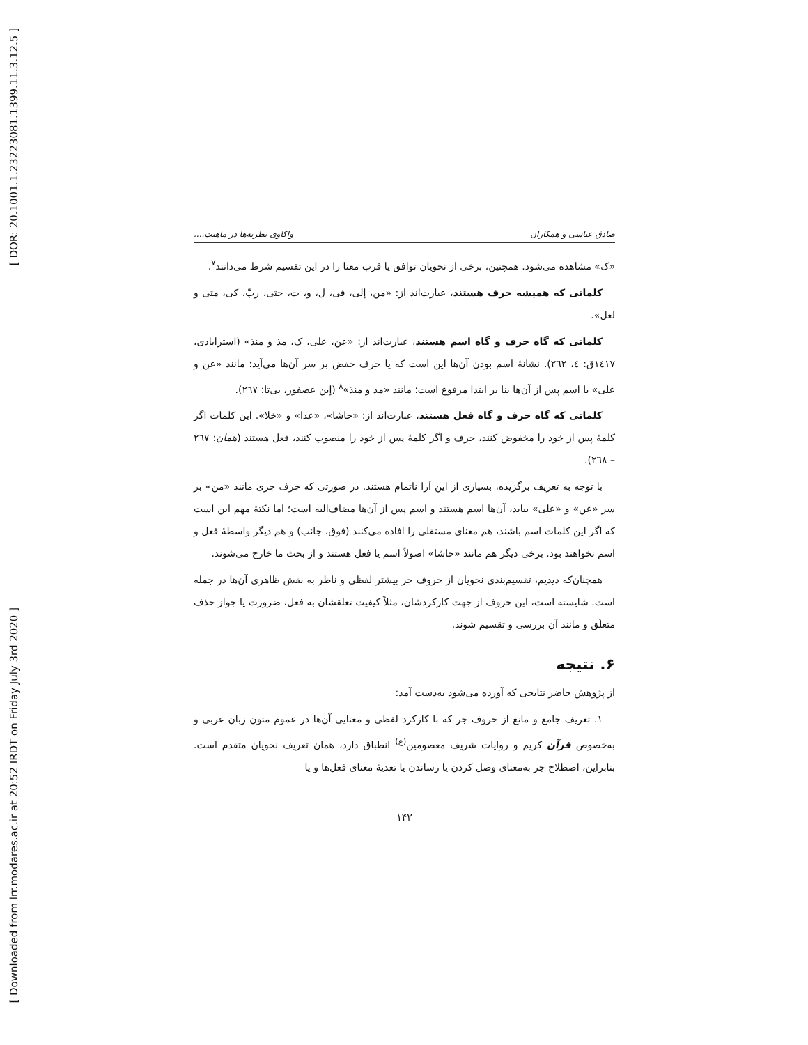[ DOR: 20.1001.1.23223081.1399.11.3.12.5 ]
[ Downloaded from lrr.modares.ac.ir at 20:52 IRDT on Friday July 3rd 2020 ]
صادق عباسی و همکاران واکاوی نظریه‌ها در ماهیت....
«ک» مشاهده می‌شود. همچنین، برخی از نحویان توافق یا قرب معنا را در این تقسیم شرط می‌دانند<sup>۷</sup>.
کلماتی که همیشه حرف هستند، عبارت‌اند از: «من، إلی، فی، ل، و، ت، حتی، ربّ، کی، متی و لعل».
کلماتی که گاه حرف و گاه اسم هستند، عبارت‌اند از: «عن، علی، ک، مذ و منذ» (استرابادی، ۱٤۱۷ق: ٤، ۲٦۲). نشانهٔ اسم بودن آن‌ها این است که یا حرف خفض بر سر آن‌ها می‌آید؛ مانند «عن و علی» یا اسم پس از آن‌ها بنا بر ابتدا مرفوع است؛ مانند «مذ و منذ»<sup>۸</sup> (إبن عصفور، بی‌تا: ۲٦۷).
کلماتی که گاه حرف و گاه فعل هستند، عبارت‌اند از: «حاشا»، «عدا» و «خلا». این کلمات اگر کلمهٔ پس از خود را مخفوض کنند، حرف و اگر کلمهٔ پس از خود را منصوب کنند، فعل هستند (همان: ۲٦۷ – ۲٦۸).
با توجه به تعریف برگزیده، بسیاری از این آرا ناتمام هستند. در صورتی که حرف جری مانند «من» بر سر «عن» و «علی» بیاید، آن‌ها اسم هستند و اسم پس از آن‌ها مضاف‌الیه است؛ اما نکتهٔ مهم این است که اگر این کلمات اسم باشند، هم معنای مستقلی را افاده می‌کنند (فوق، جانب) و هم دیگر واسطهٔ فعل و اسم نخواهند بود. برخی دیگر هم مانند «حاشا» اصولاً اسم یا فعل هستند و از بحث ما خارج می‌شوند.
همچنان‌که دیدیم، تقسیم‌بندی نحویان از حروف جر بیشتر لفظی و ناظر به نقش ظاهری آن‌ها در جمله است. شایسته است، این حروف از جهت کارکردشان، مثلاً کیفیت تعلقشان به فعل، ضرورت یا جواز حذف متعلَق و مانند آن بررسی و تقسیم شوند.
۶. نتیجه
از پژوهش حاضر نتایجی که آورده می‌شود به‌دست آمد:
۱. تعریف جامع و مانع از حروف جر که با کارکرد لفظی و معنایی آن‌ها در عموم متون زبان عربی و به‌خصوص قرآن کریم و روایات شریف معصومین<sup>(ع)</sup> انطباق دارد، همان تعریف نحویان متقدم است. بنابراین، اصطلاح جر به‌معنای وصل کردن یا رساندن یا تعدیهٔ معنای فعل‌ها و یا
۱۴۲